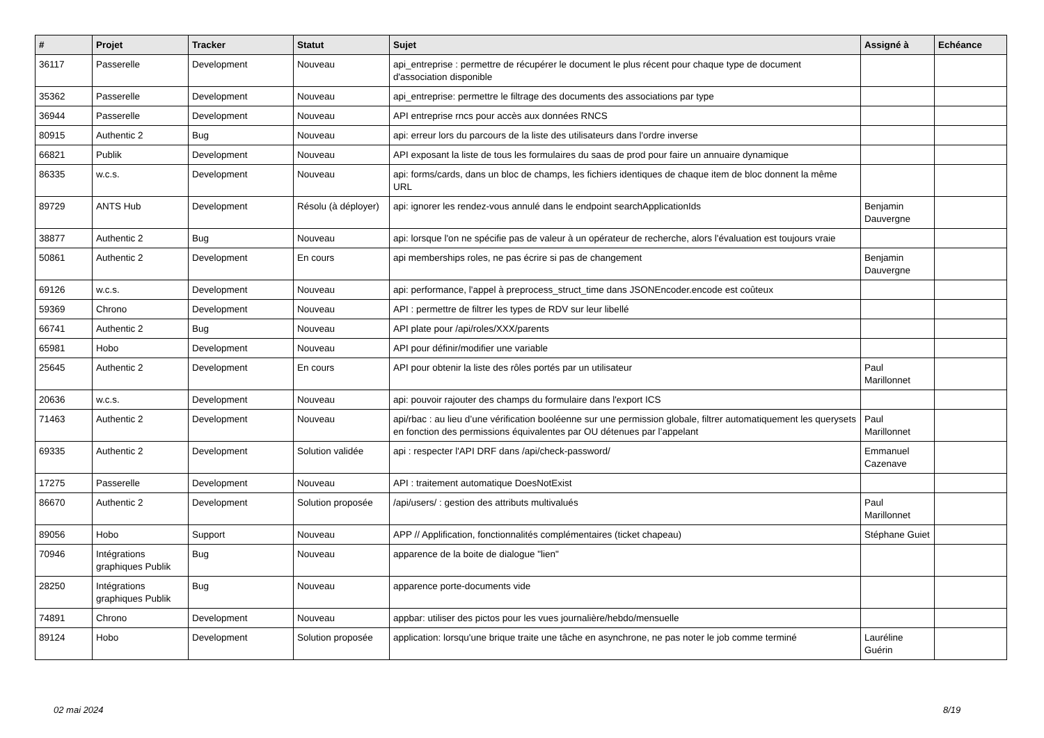| # | Projet | Tracker | Statut | Sujet | Assigné à | Echéance |
| --- | --- | --- | --- | --- | --- | --- |
| 36117 | Passerelle | Development | Nouveau | api_entreprise : permettre de récupérer le document le plus récent pour chaque type de document d'association disponible | | |
| 35362 | Passerelle | Development | Nouveau | api_entreprise: permettre le filtrage des documents des associations par type | | |
| 36944 | Passerelle | Development | Nouveau | API entreprise rncs pour accès aux données RNCS | | |
| 80915 | Authentic 2 | Bug | Nouveau | api: erreur lors du parcours de la liste des utilisateurs dans l'ordre inverse | | |
| 66821 | Publik | Development | Nouveau | API exposant la liste de tous les formulaires du saas de prod pour faire un annuaire dynamique | | |
| 86335 | w.c.s. | Development | Nouveau | api: forms/cards, dans un bloc de champs, les fichiers identiques de chaque item de bloc donnent la même URL | | |
| 89729 | ANTS Hub | Development | Résolu (à déployer) | api: ignorer les rendez-vous annulé dans le endpoint searchApplicationIds | Benjamin Dauvergne | |
| 38877 | Authentic 2 | Bug | Nouveau | api: lorsque l'on ne spécifie pas de valeur à un opérateur de recherche, alors l'évaluation est toujours vraie | | |
| 50861 | Authentic 2 | Development | En cours | api memberships roles, ne pas écrire si pas de changement | Benjamin Dauvergne | |
| 69126 | w.c.s. | Development | Nouveau | api: performance, l'appel à preprocess_struct_time dans JSONEncoder.encode est coûteux | | |
| 59369 | Chrono | Development | Nouveau | API : permettre de filtrer les types de RDV sur leur libellé | | |
| 66741 | Authentic 2 | Bug | Nouveau | API plate pour /api/roles/XXX/parents | | |
| 65981 | Hobo | Development | Nouveau | API pour définir/modifier une variable | | |
| 25645 | Authentic 2 | Development | En cours | API pour obtenir la liste des rôles portés par un utilisateur | Paul Marillonnet | |
| 20636 | w.c.s. | Development | Nouveau | api: pouvoir rajouter des champs du formulaire dans l'export ICS | | |
| 71463 | Authentic 2 | Development | Nouveau | api/rbac : au lieu d’une vérification booléenne sur une permission globale, filtrer automatiquement les querysets en fonction des permissions équivalentes par OU détenues par l’appelant | Paul Marillonnet | |
| 69335 | Authentic 2 | Development | Solution validée | api : respecter l'API DRF dans /api/check-password/ | Emmanuel Cazenave | |
| 17275 | Passerelle | Development | Nouveau | API : traitement automatique DoesNotExist | | |
| 86670 | Authentic 2 | Development | Solution proposée | /api/users/ : gestion des attributs multivalués | Paul Marillonnet | |
| 89056 | Hobo | Support | Nouveau | APP // Applification, fonctionnalités complémentaires (ticket chapeau) | Stéphane Guiet | |
| 70946 | Intégrations graphiques Publik | Bug | Nouveau | apparence de la boite de dialogue "lien" | | |
| 28250 | Intégrations graphiques Publik | Bug | Nouveau | apparence porte-documents vide | | |
| 74891 | Chrono | Development | Nouveau | appbar: utiliser des pictos pour les vues journalière/hebdo/mensuelle | | |
| 89124 | Hobo | Development | Solution proposée | application: lorsqu'une brique traite une tâche en asynchrone, ne pas noter le job comme terminé | Lauréline Guérin | |
02 mai 2024 8/19